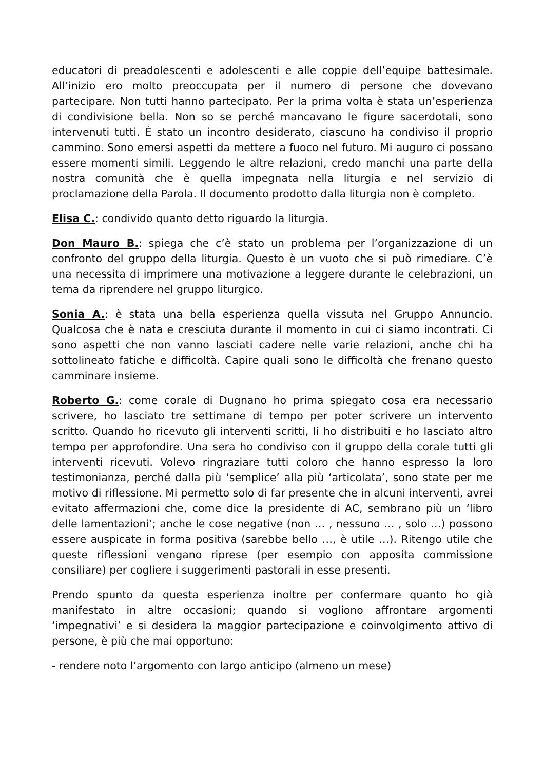educatori di preadolescenti e adolescenti e alle coppie dell’equipe battesimale. All’inizio ero molto preoccupata per il numero di persone che dovevano partecipare. Non tutti hanno partecipato. Per la prima volta è stata un’esperienza di condivisione bella. Non so se perché mancavano le figure sacerdotali, sono intervenuti tutti. È stato un incontro desiderato, ciascuno ha condiviso il proprio cammino. Sono emersi aspetti da mettere a fuoco nel futuro. Mi auguro ci possano essere momenti simili. Leggendo le altre relazioni, credo manchi una parte della nostra comunità che è quella impegnata nella liturgia e nel servizio di proclamazione della Parola. Il documento prodotto dalla liturgia non è completo.
Elisa C.: condivido quanto detto riguardo la liturgia.
Don Mauro B.: spiega che c’è stato un problema per l’organizzazione di un confronto del gruppo della liturgia. Questo è un vuoto che si può rimediare. C’è una necessita di imprimere una motivazione a leggere durante le celebrazioni, un tema da riprendere nel gruppo liturgico.
Sonia A.: è stata una bella esperienza quella vissuta nel Gruppo Annuncio. Qualcosa che è nata e cresciuta durante il momento in cui ci siamo incontrati. Ci sono aspetti che non vanno lasciati cadere nelle varie relazioni, anche chi ha sottolineato fatiche e difficoltà. Capire quali sono le difficoltà che frenano questo camminare insieme.
Roberto G.: come corale di Dugnano ho prima spiegato cosa era necessario scrivere, ho lasciato tre settimane di tempo per poter scrivere un intervento scritto. Quando ho ricevuto gli interventi scritti, li ho distribuiti e ho lasciato altro tempo per approfondire. Una sera ho condiviso con il gruppo della corale tutti gli interventi ricevuti. Volevo ringraziare tutti coloro che hanno espresso la loro testimonianza, perché dalla più ‘semplice’ alla più ‘articolata’, sono state per me motivo di riflessione. Mi permetto solo di far presente che in alcuni interventi, avrei evitato affermazioni che, come dice la presidente di AC, sembrano più un ‘libro delle lamentazioni’; anche le cose negative (non … , nessuno … , solo …) possono essere auspicate in forma positiva (sarebbe bello …, è utile …). Ritengo utile che queste riflessioni vengano riprese (per esempio con apposita commissione consiliare) per cogliere i suggerimenti pastorali in esse presenti.
Prendo spunto da questa esperienza inoltre per confermare quanto ho già manifestato in altre occasioni; quando si vogliono affrontare argomenti ‘impegnativi’ e si desidera la maggior partecipazione e coinvolgimento attivo di persone, è più che mai opportuno:
- rendere noto l’argomento con largo anticipo (almeno un mese)